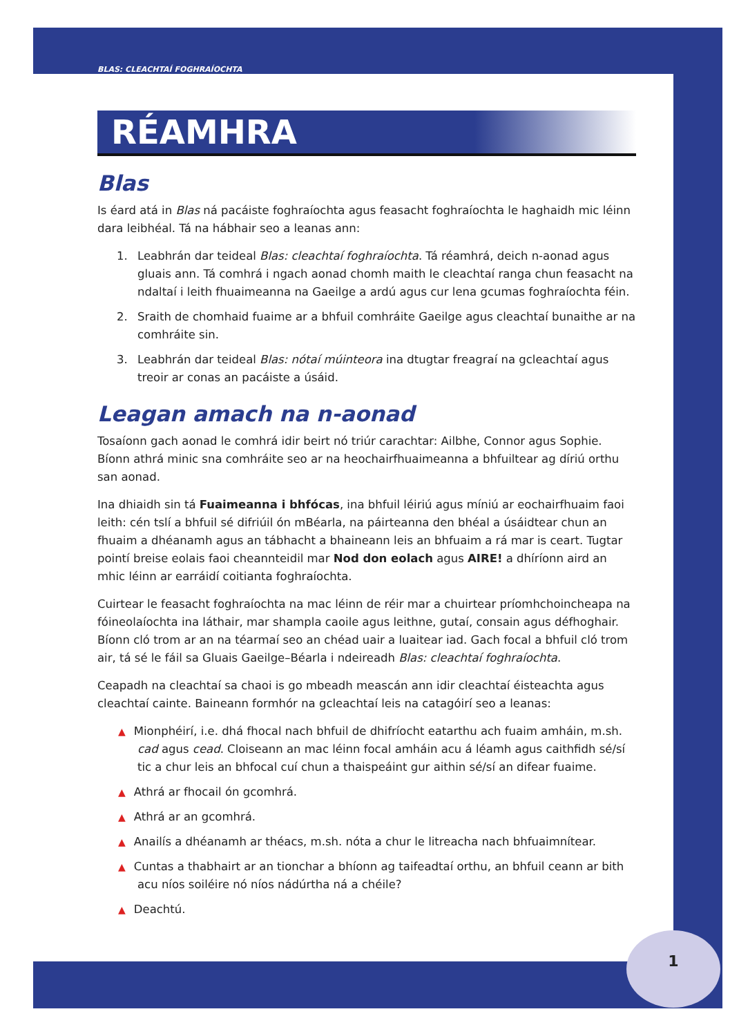1
BLAS: CLEACHTAÍ FOGHRAÍOCHTA
RÉAMHRA
Blas
Is éard atá in Blas ná pacáiste foghraíochta agus feasacht foghraíochta le haghaidh mic léinn dara leibhéal. Tá na hábhair seo a leanas ann:
1. Leabhrán dar teideal Blas: cleachtaí foghraíochta. Tá réamhrá, deich n-aonad agus gluais ann. Tá comhrá i ngach aonad chomh maith le cleachtaí ranga chun feasacht na ndaltaí i leith fhuaimeanna na Gaeilge a ardú agus cur lena gcumas foghraíochta féin.
2. Sraith de chomhaid fuaime ar a bhfuil comhráite Gaeilge agus cleachtaí bunaithe ar na comhráite sin.
3. Leabhrán dar teideal Blas: nótaí múinteora ina dtugtar freagraí na gcleachtaí agus treoir ar conas an pacáiste a úsáid.
Leagan amach na n-aonad
Tosaíonn gach aonad le comhrá idir beirt nó triúr carachtar: Ailbhe, Connor agus Sophie. Bíonn athrá minic sna comhráite seo ar na heochairfhuaimeanna a bhfuiltear ag díriú orthu san aonad.
Ina dhiaidh sin tá Fuaimeanna i bhfócas, ina bhfuil léiriú agus míniú ar eochairfhuaim faoi leith: cén tslí a bhfuil sé difriúil ón mBéarla, na páirteanna den bhéal a úsáidtear chun an fhuaim a dhéanamh agus an tábhacht a bhaineann leis an bhfuaim a rá mar is ceart. Tugtar pointí breise eolais faoi cheannteidil mar Nod don eolach agus AIRE! a dhíríonn aird an mhic léinn ar earráidí coitianta foghraíochta.
Cuirtear le feasacht foghraíochta na mac léinn de réir mar a chuirtear príomhchoincheapa na fóineolaíochta ina láthair, mar shampla caoile agus leithne, gutaí, consain agus défhoghair. Bíonn cló trom ar an na téarmaí seo an chéad uair a luaitear iad. Gach focal a bhfuil cló trom air, tá sé le fáil sa Gluais Gaeilge–Béarla i ndeireadh Blas: cleachtaí foghraíochta.
Ceapadh na cleachtaí sa chaoi is go mbeadh meascán ann idir cleachtaí éisteachta agus cleachtaí cainte. Baineann formhór na gcleachtaí leis na catagóirí seo a leanas:
▲ Mionphéirí, i.e. dhá fhocal nach bhfuil de dhifríocht eatarthu ach fuaim amháin, m.sh. cad agus cead. Cloiseann an mac léinn focal amháin acu á léamh agus caithfidh sé/sí tic a chur leis an bhfocal cuí chun a thaispeáint gur aithin sé/sí an difear fuaime.
▲ Athrá ar fhocail ón gcomhrá.
▲ Athrá ar an gcomhrá.
▲ Anailís a dhéanamh ar théacs, m.sh. nóta a chur le litreacha nach bhfuaimnítear.
▲ Cuntas a thabhairt ar an tionchar a bhíonn ag taifeadtaí orthu, an bhfuil ceann ar bith acu níos soiléire nó níos nádúrtha ná a chéile?
▲ Deachtú.